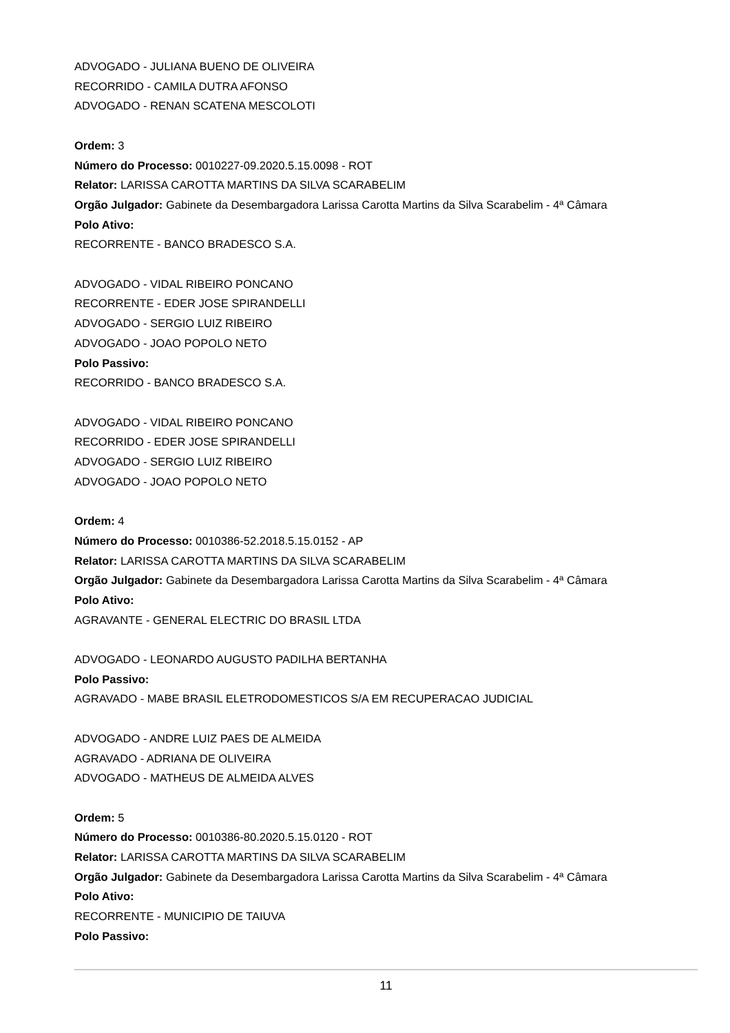ADVOGADO - JULIANA BUENO DE OLIVEIRA
RECORRIDO - CAMILA DUTRA AFONSO
ADVOGADO - RENAN SCATENA MESCOLOTI
Ordem: 3
Número do Processo: 0010227-09.2020.5.15.0098 - ROT
Relator: LARISSA CAROTTA MARTINS DA SILVA SCARABELIM
Orgão Julgador: Gabinete da Desembargadora Larissa Carotta Martins da Silva Scarabelim - 4ª Câmara
Polo Ativo:
RECORRENTE - BANCO BRADESCO S.A.
ADVOGADO - VIDAL RIBEIRO PONCANO
RECORRENTE - EDER JOSE SPIRANDELLI
ADVOGADO - SERGIO LUIZ RIBEIRO
ADVOGADO - JOAO POPOLO NETO
Polo Passivo:
RECORRIDO - BANCO BRADESCO S.A.
ADVOGADO - VIDAL RIBEIRO PONCANO
RECORRIDO - EDER JOSE SPIRANDELLI
ADVOGADO - SERGIO LUIZ RIBEIRO
ADVOGADO - JOAO POPOLO NETO
Ordem: 4
Número do Processo: 0010386-52.2018.5.15.0152 - AP
Relator: LARISSA CAROTTA MARTINS DA SILVA SCARABELIM
Orgão Julgador: Gabinete da Desembargadora Larissa Carotta Martins da Silva Scarabelim - 4ª Câmara
Polo Ativo:
AGRAVANTE - GENERAL ELECTRIC DO BRASIL LTDA
ADVOGADO - LEONARDO AUGUSTO PADILHA BERTANHA
Polo Passivo:
AGRAVADO - MABE BRASIL ELETRODOMESTICOS S/A EM RECUPERACAO JUDICIAL
ADVOGADO - ANDRE LUIZ PAES DE ALMEIDA
AGRAVADO - ADRIANA DE OLIVEIRA
ADVOGADO - MATHEUS DE ALMEIDA ALVES
Ordem: 5
Número do Processo: 0010386-80.2020.5.15.0120 - ROT
Relator: LARISSA CAROTTA MARTINS DA SILVA SCARABELIM
Orgão Julgador: Gabinete da Desembargadora Larissa Carotta Martins da Silva Scarabelim - 4ª Câmara
Polo Ativo:
RECORRENTE - MUNICIPIO DE TAIUVA
Polo Passivo:
11